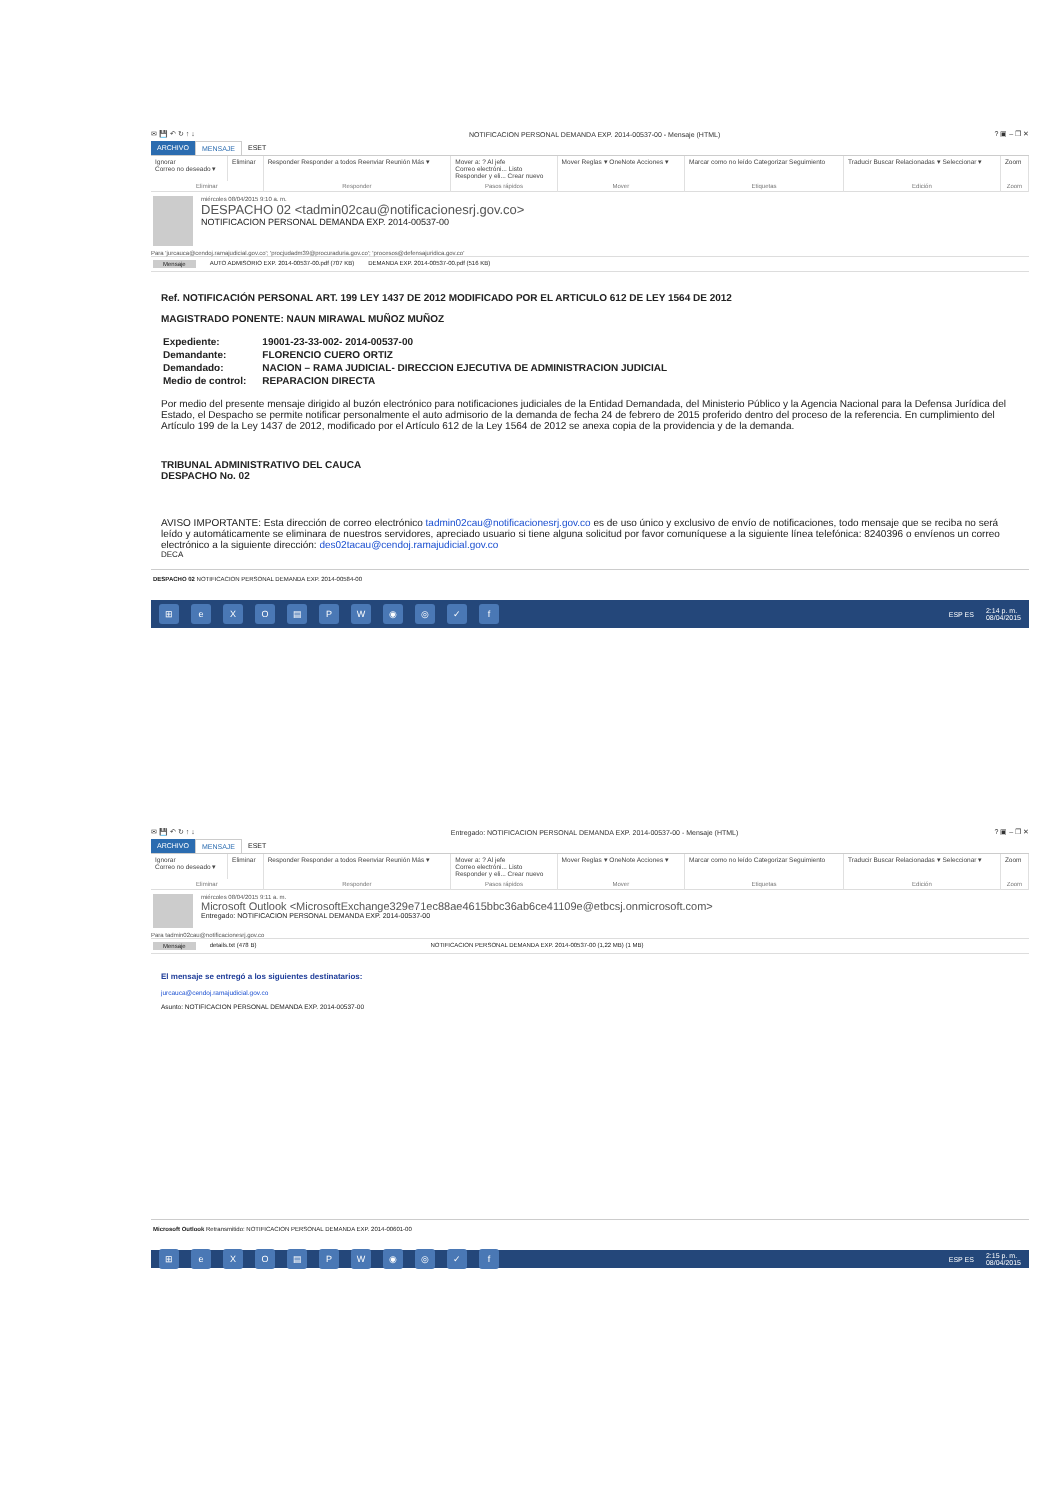✉ 💾 ↶ ↻ ↑ ↓ NOTIFICACION PERSONAL DEMANDA EXP. 2014-00537-00 - Mensaje (HTML)? ▣ – ❐ ✕
ARCHIVO MENSAJE ESET
| Ignorar Correo no deseado ▾ | Eliminar | Responder Responder a todos Reenviar Reunión Más ▾ | Mover a: ? Al jefe Correo electróni... Listo Responder y eli... Crear nuevo | Mover Reglas ▾ OneNote Acciones ▾ | Marcar como no leído Categorizar Seguimiento | Traducir Buscar Relacionadas ▾ Seleccionar ▾ | Zoom |
| Eliminar | | Responder | Pasos rápidos | Mover | Etiquetas | Edición | Zoom |
miércoles 08/04/2015 9:10 a. m.
DESPACHO 02 <tadmin02cau@notificacionesrj.gov.co>
NOTIFICACION PERSONAL DEMANDA EXP. 2014-00537-00
Para 'jurcauca@cendoj.ramajudicial.gov.co'; 'procjudadm39@procuraduria.gov.co'; 'procesos@defensajuridica.gov.co'
Mensaje AUTO ADMISORIO EXP. 2014-00537-00.pdf (707 KB) DEMANDA EXP. 2014-00537-00.pdf (516 KB)
Ref. NOTIFICACIÓN PERSONAL ART. 199 LEY 1437 DE 2012 MODIFICADO POR EL ARTICULO 612 DE LEY 1564 DE 2012
MAGISTRADO PONENTE: NAUN MIRAWAL MUÑOZ MUÑOZ
| Expediente: | 19001-23-33-002- 2014-00537-00 |
| Demandante: | FLORENCIO CUERO ORTIZ |
| Demandado: | NACION – RAMA JUDICIAL- DIRECCION EJECUTIVA DE ADMINISTRACION JUDICIAL |
| Medio de control: | REPARACION DIRECTA |
Por medio del presente mensaje dirigido al buzón electrónico para notificaciones judiciales de la Entidad Demandada, del Ministerio Público y la Agencia Nacional para la Defensa Jurídica del Estado, el Despacho se permite notificar personalmente el auto admisorio de la demanda de fecha 24 de febrero de 2015 proferido dentro del proceso de la referencia. En cumplimiento del Artículo 199 de la Ley 1437 de 2012, modificado por el Artículo 612 de la Ley 1564 de 2012 se anexa copia de la providencia y de la demanda.
TRIBUNAL ADMINISTRATIVO DEL CAUCA
DESPACHO No. 02
AVISO IMPORTANTE: Esta dirección de correo electrónico tadmin02cau@notificacionesrj.gov.co es de uso único y exclusivo de envío de notificaciones, todo mensaje que se reciba no será leído y automáticamente se eliminara de nuestros servidores, apreciado usuario si tiene alguna solicitud por favor comuníquese a la siguiente línea telefónica: 8240396 o envíenos un correo electrónico a la siguiente dirección: des02tacau@cendoj.ramajudicial.gov.co
DECA
DESPACHO 02 NOTIFICACION PERSONAL DEMANDA EXP. 2014-00584-00
⊞ eXO ▤ PW ◉ ◎ ✓ f ESP ES 2:14 p. m.
08/04/2015
✉ 💾 ↶ ↻ ↑ ↓ Entregado: NOTIFICACION PERSONAL DEMANDA EXP. 2014-00537-00 - Mensaje (HTML)? ▣ – ❐ ✕
ARCHIVO MENSAJE ESET
| Ignorar Correo no deseado ▾ | Eliminar | Responder Responder a todos Reenviar Reunión Más ▾ | Mover a: ? Al jefe Correo electróni... Listo Responder y eli... Crear nuevo | Mover Reglas ▾ OneNote Acciones ▾ | Marcar como no leído Categorizar Seguimiento | Traducir Buscar Relacionadas ▾ Seleccionar ▾ | Zoom |
| Eliminar | | Responder | Pasos rápidos | Mover | Etiquetas | Edición | Zoom |
miércoles 08/04/2015 9:11 a. m.
Microsoft Outlook <MicrosoftExchange329e71ec88ae4615bbc36ab6ce41109e@etbcsj.onmicrosoft.com>
Entregado: NOTIFICACION PERSONAL DEMANDA EXP. 2014-00537-00
Para tadmin02cau@notificacionesrj.gov.co
Mensaje details.txt (478 B) NOTIFICACION PERSONAL DEMANDA EXP. 2014-00537-00 (1,22 MB) (1 MB)
El mensaje se entregó a los siguientes destinatarios:
jurcauca@cendoj.ramajudicial.gov.co
Asunto: NOTIFICACION PERSONAL DEMANDA EXP. 2014-00537-00
Microsoft Outlook Retransmitido: NOTIFICACION PERSONAL DEMANDA EXP. 2014-00601-00
⊞ eXO ▤ PW ◉ ◎ ✓ f ESP ES 2:15 p. m.
08/04/2015